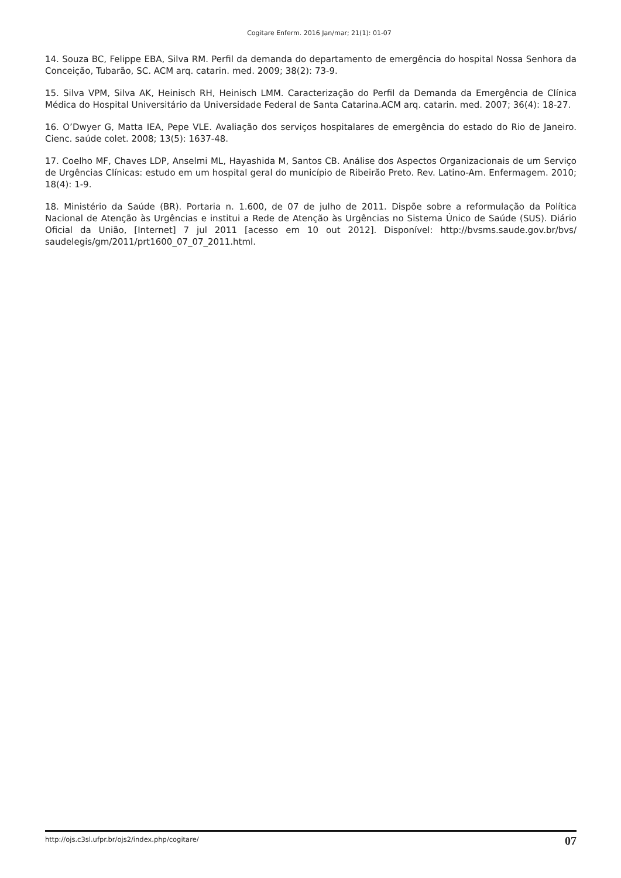Cogitare Enferm. 2016 Jan/mar; 21(1): 01-07
14. Souza BC, Felippe EBA, Silva RM. Perfil da demanda do departamento de emergência do hospital Nossa Senhora da Conceição, Tubarão, SC. ACM arq. catarin. med. 2009; 38(2): 73-9.
15. Silva VPM, Silva AK, Heinisch RH, Heinisch LMM. Caracterização do Perfil da Demanda da Emergência de Clínica Médica do Hospital Universitário da Universidade Federal de Santa Catarina.ACM arq. catarin. med. 2007; 36(4): 18-27.
16. O’Dwyer G, Matta IEA, Pepe VLE. Avaliação dos serviços hospitalares de emergência do estado do Rio de Janeiro. Cienc. saúde colet. 2008; 13(5): 1637-48.
17. Coelho MF, Chaves LDP, Anselmi ML, Hayashida M, Santos CB. Análise dos Aspectos Organizacionais de um Serviço de Urgências Clínicas: estudo em um hospital geral do município de Ribeirão Preto. Rev. Latino-Am. Enfermagem. 2010; 18(4): 1-9.
18. Ministério da Saúde (BR). Portaria n. 1.600, de 07 de julho de 2011. Dispõe sobre a reformulação da Política Nacional de Atenção às Urgências e institui a Rede de Atenção às Urgências no Sistema Único de Saúde (SUS). Diário Oficial da União, [Internet] 7 jul 2011 [acesso em 10 out 2012]. Disponível: http://bvsms.saude.gov.br/bvs/ saudelegis/gm/2011/prt1600_07_07_2011.html.
http://ojs.c3sl.ufpr.br/ojs2/index.php/cogitare/ 07